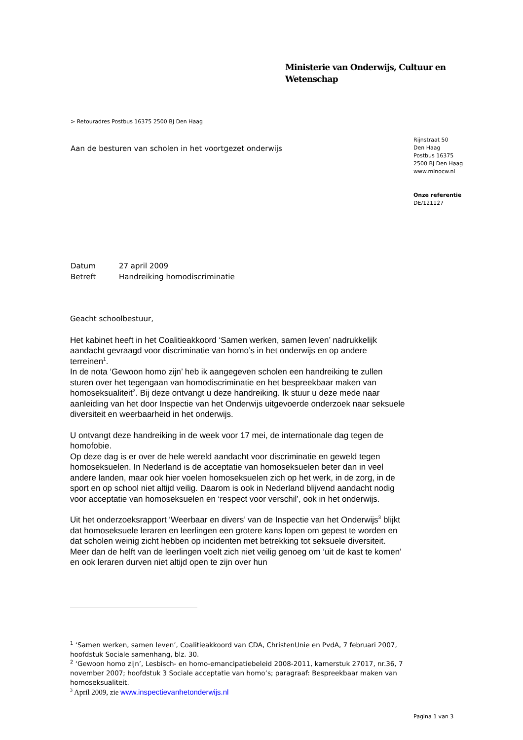Ministerie van Onderwijs, Cultuur en
Wetenschap
> Retouradres Postbus 16375 2500 BJ Den Haag
Aan de besturen van scholen in het voortgezet onderwijs
Rijnstraat 50
Den Haag
Postbus 16375
2500 BJ Den Haag
www.minocw.nl
Onze referentie
DE/121127
Datum 27 april 2009
Betreft Handreiking homodiscriminatie
Geacht schoolbestuur,
Het kabinet heeft in het Coalitieakkoord ‘Samen werken, samen leven’ nadrukkelijk aandacht gevraagd voor discriminatie van homo’s in het onderwijs en op andere terreinen<sup>1</sup>.
In de nota ‘Gewoon homo zijn’ heb ik aangegeven scholen een handreiking te zullen sturen over het tegengaan van homodiscriminatie en het bespreekbaar maken van homoseksualiteit<sup>2</sup>. Bij deze ontvangt u deze handreiking. Ik stuur u deze mede naar aanleiding van het door Inspectie van het Onderwijs uitgevoerde onderzoek naar seksuele diversiteit en weerbaarheid in het onderwijs.
U ontvangt deze handreiking in de week voor 17 mei, de internationale dag tegen de homofobie.
Op deze dag is er over de hele wereld aandacht voor discriminatie en geweld tegen homoseksuelen. In Nederland is de acceptatie van homoseksuelen beter dan in veel andere landen, maar ook hier voelen homoseksuelen zich op het werk, in de zorg, in de sport en op school niet altijd veilig. Daarom is ook in Nederland blijvend aandacht nodig voor acceptatie van homoseksuelen en ‘respect voor verschil’, ook in het onderwijs.
Uit het onderzoeksrapport ‘Weerbaar en divers’ van de Inspectie van het Onderwijs<sup>3</sup> blijkt dat homoseksuele leraren en leerlingen een grotere kans lopen om gepest te worden en dat scholen weinig zicht hebben op incidenten met betrekking tot seksuele diversiteit. Meer dan de helft van de leerlingen voelt zich niet veilig genoeg om ‘uit de kast te komen’ en ook leraren durven niet altijd open te zijn over hun
<sup>1</sup> ‘Samen werken, samen leven’, Coalitieakkoord van CDA, ChristenUnie en PvdA, 7 februari 2007, hoofdstuk Sociale samenhang, blz. 30.
<sup>2</sup> ‘Gewoon homo zijn’, Lesbisch- en homo-emancipatiebeleid 2008-2011, kamerstuk 27017, nr.36, 7 november 2007; hoofdstuk 3 Sociale acceptatie van homo’s; paragraaf: Bespreekbaar maken van homoseksualiteit.
<sup>3</sup> April 2009, zie www.inspectievanhetonderwijs.nl
Pagina 1 van 3